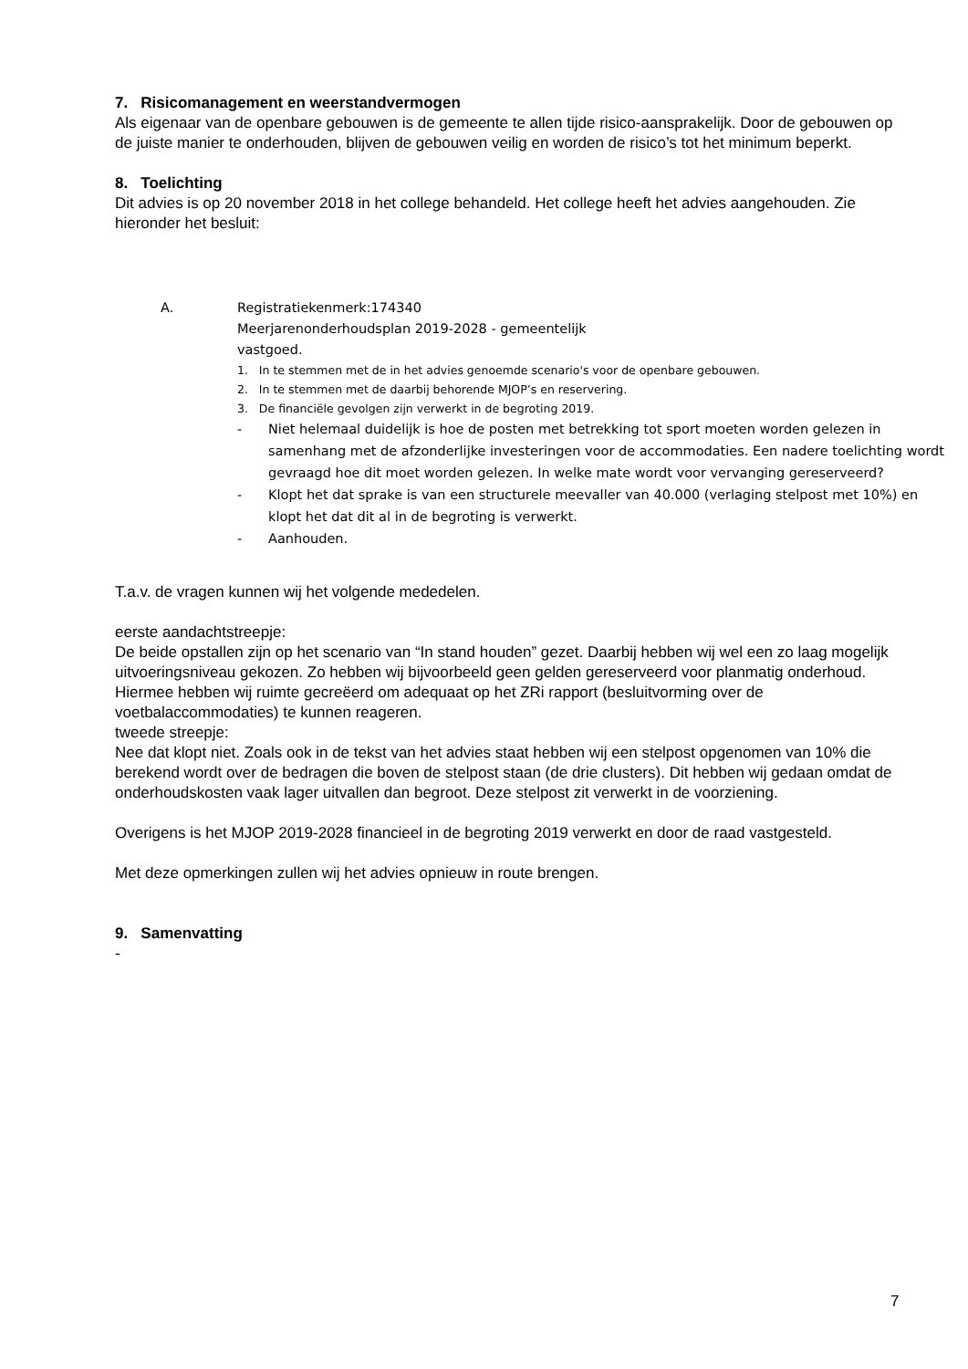7. Risicomanagement en weerstandvermogen
Als eigenaar van de openbare gebouwen is de gemeente te allen tijde risico-aansprakelijk. Door de gebouwen op de juiste manier te onderhouden, blijven de gebouwen veilig en worden de risico’s tot het minimum beperkt.
8. Toelichting
Dit advies is op 20 november 2018 in het college behandeld. Het college heeft het advies aangehouden. Zie hieronder het besluit:
A. Registratiekenmerk:174340
Meerjarenonderhoudsplan 2019-2028 - gemeentelijk
vastgoed.
1. In te stemmen met de in het advies genoemde scenario's voor de openbare gebouwen.
2. In te stemmen met de daarbij behorende MJOP’s en reservering.
3. De financiële gevolgen zijn verwerkt in de begroting 2019.
- Niet helemaal duidelijk is hoe de posten met betrekking tot sport moeten worden gelezen in samenhang met de afzonderlijke investeringen voor de accommodaties. Een nadere toelichting wordt gevraagd hoe dit moet worden gelezen. In welke mate wordt voor vervanging gereserveerd?
- Klopt het dat sprake is van een structurele meevaller van 40.000 (verlaging stelpost met 10%) en klopt het dat dit al in de begroting is verwerkt.
- Aanhouden.
T.a.v. de vragen kunnen wij het volgende mededelen.
eerste aandachtstreepje:
De beide opstallen zijn op het scenario van “In stand houden” gezet. Daarbij hebben wij wel een zo laag mogelijk uitvoeringsniveau gekozen. Zo hebben wij bijvoorbeeld geen gelden gereserveerd voor planmatig onderhoud. Hiermee hebben wij ruimte gecreëerd om adequaat op het ZRi rapport (besluitvorming over de voetbalaccommodaties) te kunnen reageren.
tweede streepje:
Nee dat klopt niet. Zoals ook in de tekst van het advies staat hebben wij een stelpost opgenomen van 10% die berekend wordt over de bedragen die boven de stelpost staan (de drie clusters). Dit hebben wij gedaan omdat de onderhoudskosten vaak lager uitvallen dan begroot. Deze stelpost zit verwerkt in de voorziening.
Overigens is het MJOP 2019-2028 financieel in de begroting 2019 verwerkt en door de raad vastgesteld.
Met deze opmerkingen zullen wij het advies opnieuw in route brengen.
9. Samenvatting
-
7